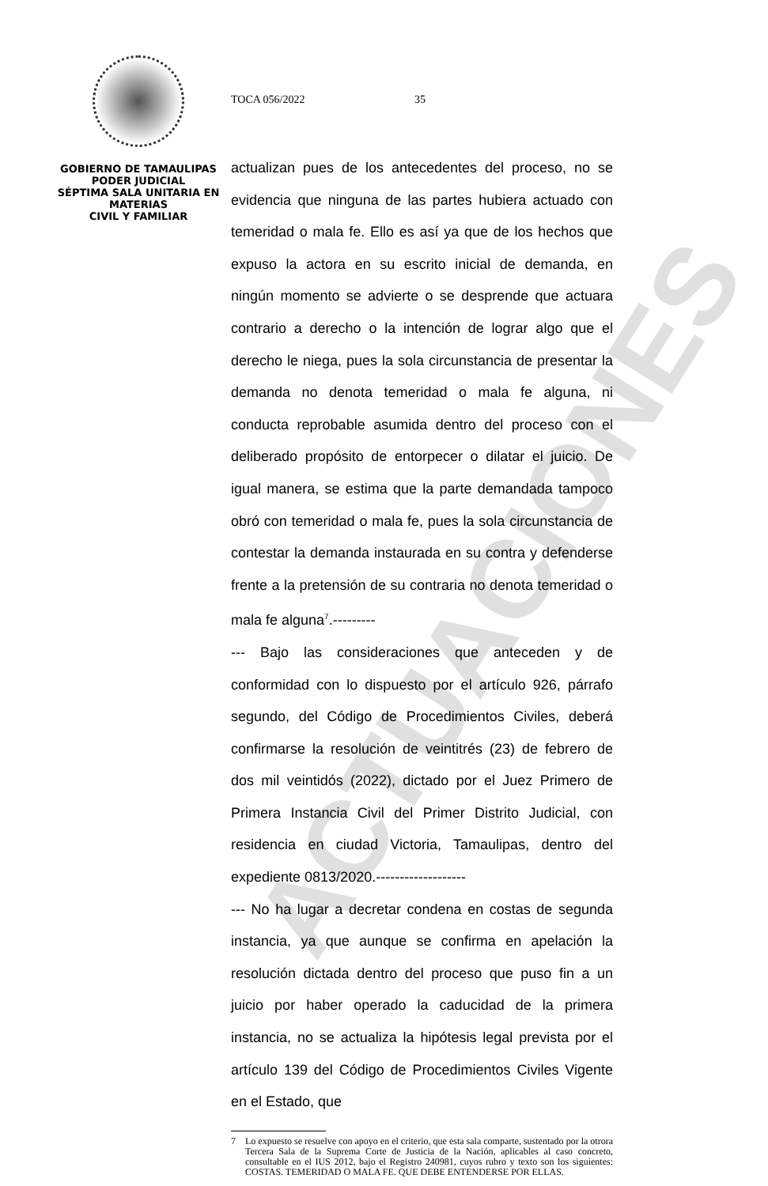ACTUACIONES
GOBIERNO DE TAMAULIPAS
PODER JUDICIAL
SÉPTIMA SALA UNITARIA EN MATERIAS
CIVIL Y FAMILIAR
TOCA 056/2022 35
actualizan pues de los antecedentes del proceso, no se evidencia que ninguna de las partes hubiera actuado con temeridad o mala fe. Ello es así ya que de los hechos que expuso la actora en su escrito inicial de demanda, en ningún momento se advierte o se desprende que actuara contrario a derecho o la intención de lograr algo que el derecho le niega, pues la sola circunstancia de presentar la demanda no denota temeridad o mala fe alguna, ni conducta reprobable asumida dentro del proceso con el deliberado propósito de entorpecer o dilatar el juicio. De igual manera, se estima que la parte demandada tampoco obró con temeridad o mala fe, pues la sola circunstancia de contestar la demanda instaurada en su contra y defenderse frente a la pretensión de su contraria no denota temeridad o mala fe alguna<sup>7</sup>.---------
--- Bajo las consideraciones que anteceden y de conformidad con lo dispuesto por el artículo 926, párrafo segundo, del Código de Procedimientos Civiles, deberá confirmarse la resolución de veintitrés (23) de febrero de dos mil veintidós (2022), dictado por el Juez Primero de Primera Instancia Civil del Primer Distrito Judicial, con residencia en ciudad Victoria, Tamaulipas, dentro del expediente 0813/2020.-------------------
--- No ha lugar a decretar condena en costas de segunda instancia, ya que aunque se confirma en apelación la resolución dictada dentro del proceso que puso fin a un juicio por haber operado la caducidad de la primera instancia, no se actualiza la hipótesis legal prevista por el artículo 139 del Código de Procedimientos Civiles Vigente en el Estado, que
7 Lo expuesto se resuelve con apoyo en el criterio, que esta sala comparte, sustentado por la otrora Tercera Sala de la Suprema Corte de Justicia de la Nación, aplicables al caso concreto, consultable en el IUS 2012, bajo el Registro 240981, cuyos rubro y texto son los siguientes: COSTAS. TEMERIDAD O MALA FE. QUE DEBE ENTENDERSE POR ELLAS.